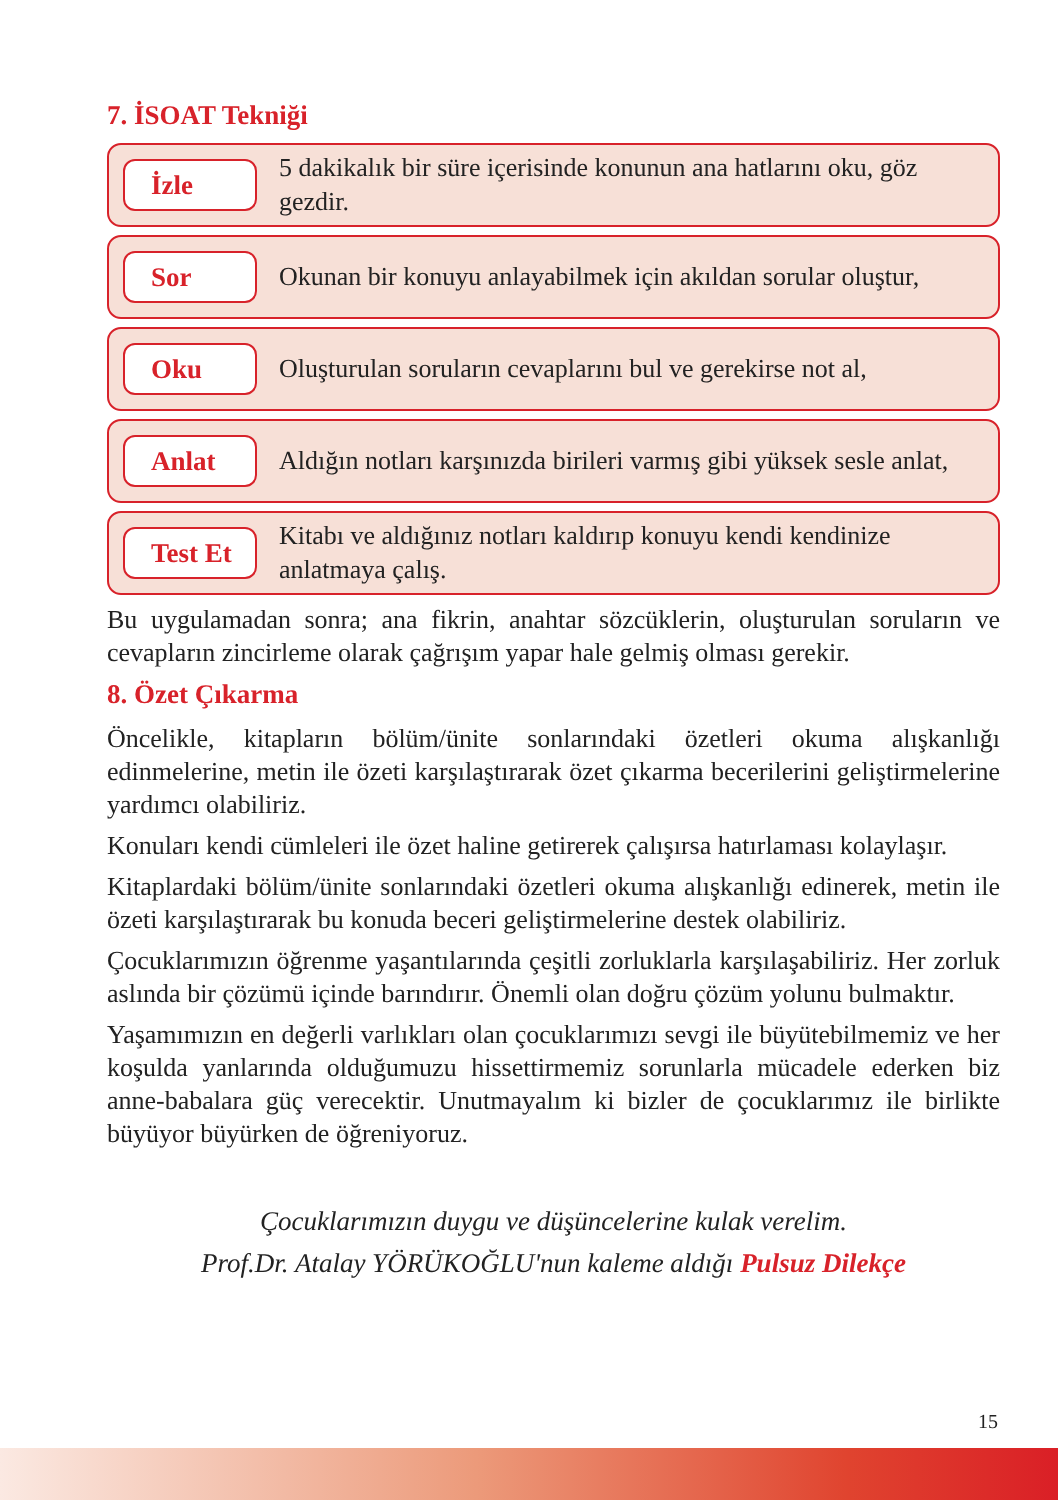7. İSOAT Tekniği
İzle
5 dakikalık bir süre içerisinde konunun ana hatlarını oku, göz gezdir.
Sor
Okunan bir konuyu anlayabilmek için akıldan sorular oluştur,
Oku
Oluşturulan soruların cevaplarını bul ve gerekirse not al,
Anlat
Aldığın notları karşınızda birileri varmış gibi yüksek sesle anlat,
Test Et
Kitabı ve aldığınız notları kaldırıp konuyu kendi kendinize anlatmaya çalış.
Bu uygulamadan sonra; ana fikrin, anahtar sözcüklerin, oluşturulan soruların ve cevapların zincirleme olarak çağrışım yapar hale gelmiş olması gerekir.
8. Özet Çıkarma
Öncelikle, kitapların bölüm/ünite sonlarındaki özetleri okuma alışkanlığı edinmelerine, metin ile özeti karşılaştırarak özet çıkarma becerilerini geliştirmelerine yardımcı olabiliriz.
Konuları kendi cümleleri ile özet haline getirerek çalışırsa hatırlaması kolaylaşır.
Kitaplardaki bölüm/ünite sonlarındaki özetleri okuma alışkanlığı edinerek, metin ile özeti karşılaştırarak bu konuda beceri geliştirmelerine destek olabiliriz.
Çocuklarımızın öğrenme yaşantılarında çeşitli zorluklarla karşılaşabiliriz. Her zorluk aslında bir çözümü içinde barındırır. Önemli olan doğru çözüm yolunu bulmaktır.
Yaşamımızın en değerli varlıkları olan çocuklarımızı sevgi ile büyütebilmemiz ve her koşulda yanlarında olduğumuzu hissettirmemiz sorunlarla mücadele ederken biz anne-babalara güç verecektir. Unutmayalım ki bizler de çocuklarımız ile birlikte büyüyor büyürken de öğreniyoruz.
Çocuklarımızın duygu ve düşüncelerine kulak verelim.
Prof.Dr. Atalay YÖRÜKOĞLU'nun kaleme aldığı Pulsuz Dilekçe
15